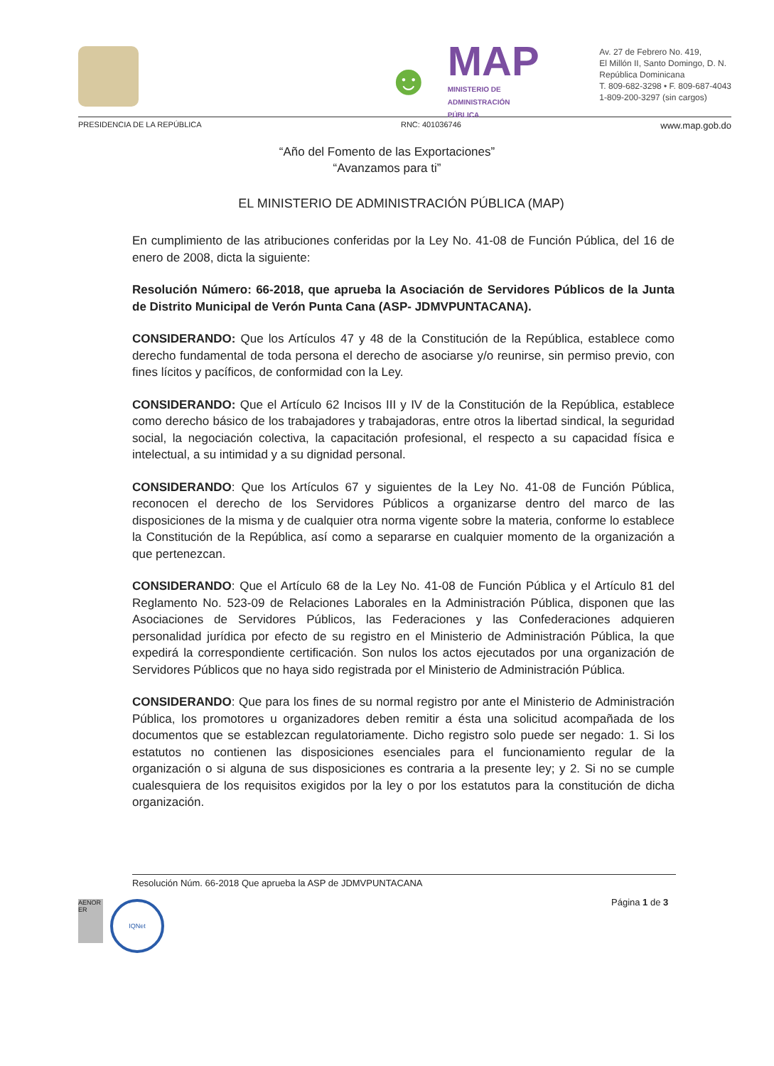☻
MAP
MINISTERIO DE
ADMINISTRACIÓN
PÚBLICA
Av. 27 de Febrero No. 419,
El Millón II, Santo Domingo, D. N.
República Dominicana
T. 809-682-3298 • F. 809-687-4043
1-809-200-3297 (sin cargos)
PRESIDENCIA DE LA REPÚBLICA RNC: 401036746 www.map.gob.do
“Año del Fomento de las Exportaciones”
“Avanzamos para ti”
EL MINISTERIO DE ADMINISTRACIÓN PÚBLICA (MAP)
En cumplimiento de las atribuciones conferidas por la Ley No. 41-08 de Función Pública, del 16 de enero de 2008, dicta la siguiente:
Resolución Número: 66-2018, que aprueba la Asociación de Servidores Públicos de la Junta de Distrito Municipal de Verón Punta Cana (ASP- JDMVPUNTACANA).
CONSIDERANDO: Que los Artículos 47 y 48 de la Constitución de la República, establece como derecho fundamental de toda persona el derecho de asociarse y/o reunirse, sin permiso previo, con fines lícitos y pacíficos, de conformidad con la Ley.
CONSIDERANDO: Que el Artículo 62 Incisos III y IV de la Constitución de la República, establece como derecho básico de los trabajadores y trabajadoras, entre otros la libertad sindical, la seguridad social, la negociación colectiva, la capacitación profesional, el respecto a su capacidad física e intelectual, a su intimidad y a su dignidad personal.
CONSIDERANDO: Que los Artículos 67 y siguientes de la Ley No. 41-08 de Función Pública, reconocen el derecho de los Servidores Públicos a organizarse dentro del marco de las disposiciones de la misma y de cualquier otra norma vigente sobre la materia, conforme lo establece la Constitución de la República, así como a separarse en cualquier momento de la organización a que pertenezcan.
CONSIDERANDO: Que el Artículo 68 de la Ley No. 41-08 de Función Pública y el Artículo 81 del Reglamento No. 523-09 de Relaciones Laborales en la Administración Pública, disponen que las Asociaciones de Servidores Públicos, las Federaciones y las Confederaciones adquieren personalidad jurídica por efecto de su registro en el Ministerio de Administración Pública, la que expedirá la correspondiente certificación. Son nulos los actos ejecutados por una organización de Servidores Públicos que no haya sido registrada por el Ministerio de Administración Pública.
CONSIDERANDO: Que para los fines de su normal registro por ante el Ministerio de Administración Pública, los promotores u organizadores deben remitir a ésta una solicitud acompañada de los documentos que se establezcan regulatoriamente. Dicho registro solo puede ser negado: 1. Si los estatutos no contienen las disposiciones esenciales para el funcionamiento regular de la organización o si alguna de sus disposiciones es contraria a la presente ley; y 2. Si no se cumple cualesquiera de los requisitos exigidos por la ley o por los estatutos para la constitución de dicha organización.
Resolución Núm. 66-2018 Que aprueba la ASP de JDMVPUNTACANA
Página 1 de 3
AENOR ER
IQNet